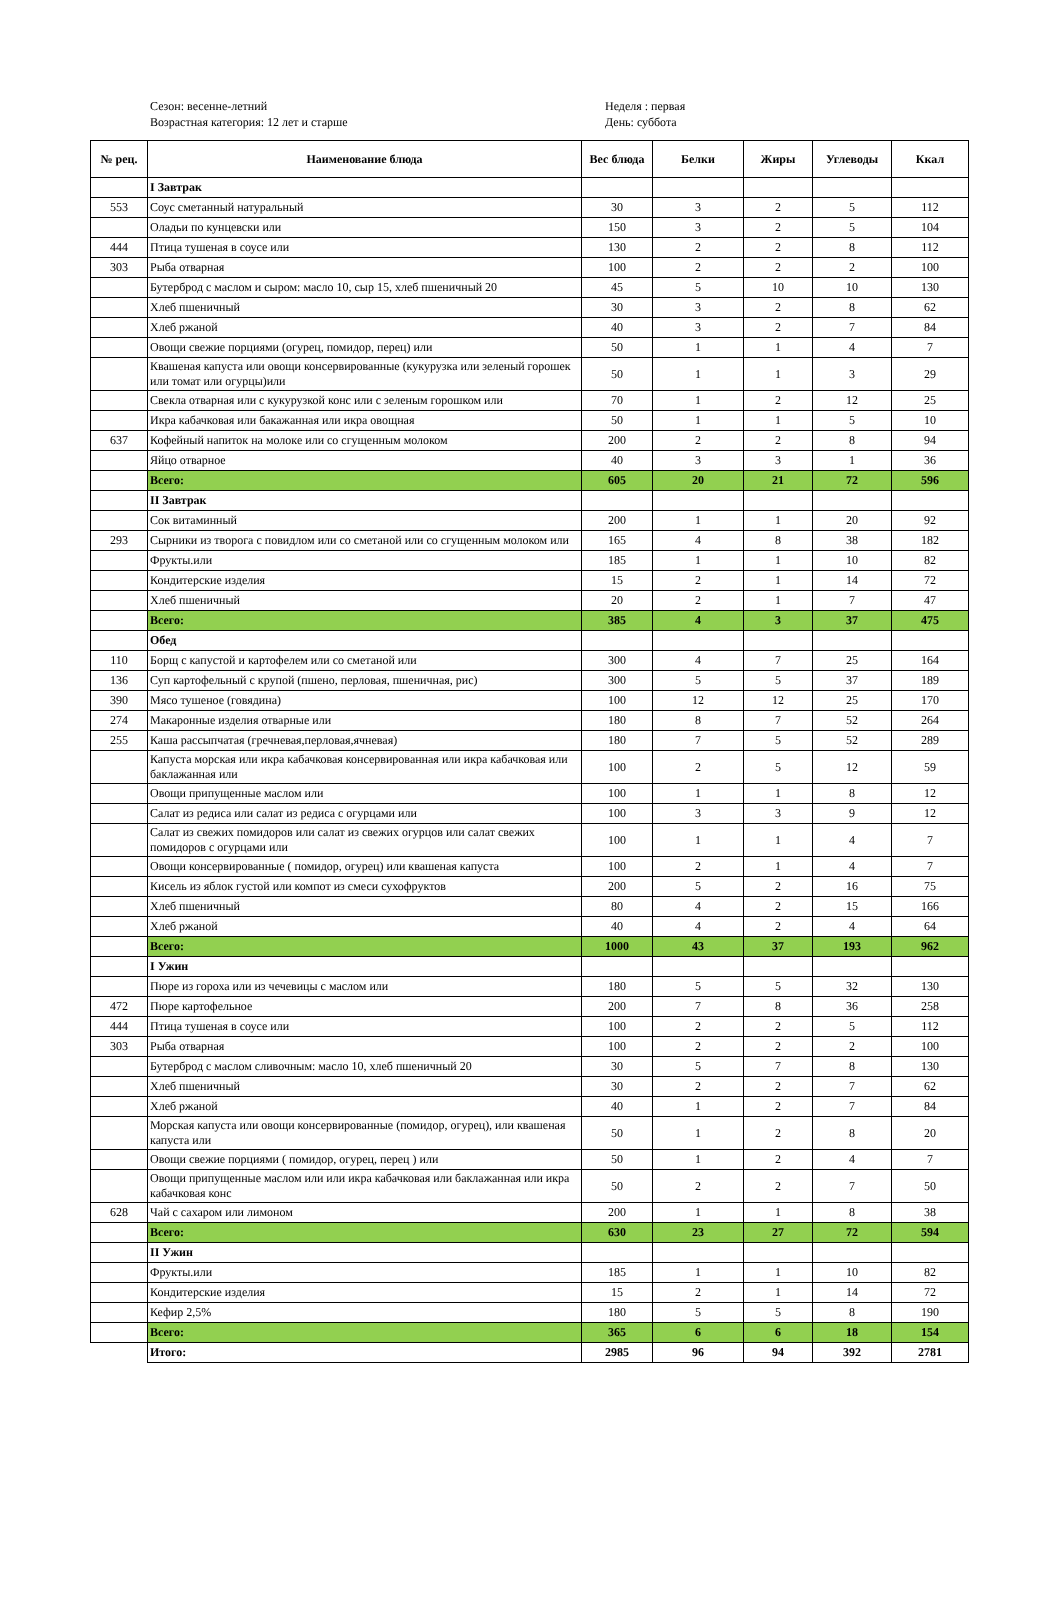Сезон: весенне-летний
Возрастная категория: 12 лет и старше
Неделя : первая
День: суббота
| № рец. | Наименование блюда | Вес блюда | Белки | Жиры | Углеводы | Ккал |
| --- | --- | --- | --- | --- | --- | --- |
| | I Завтрак | | | | | |
| 553 | Соус сметанный натуральный | 30 | 3 | 2 | 5 | 112 |
| | Оладьи по кунцевски или | 150 | 3 | 2 | 5 | 104 |
| 444 | Птица тушеная в соусе или | 130 | 2 | 2 | 8 | 112 |
| 303 | Рыба отварная | 100 | 2 | 2 | 2 | 100 |
| | Бутерброд с маслом и сыром: масло 10, сыр 15, хлеб пшеничный 20 | 45 | 5 | 10 | 10 | 130 |
| | Хлеб пшеничный | 30 | 3 | 2 | 8 | 62 |
| | Хлеб ржаной | 40 | 3 | 2 | 7 | 84 |
| | Овощи свежие порциями (огурец, помидор, перец) или | 50 | 1 | 1 | 4 | 7 |
| | Квашеная капуста или овощи консервированные (кукурузка или зеленый горошек или томат или огурцы)или | 50 | 1 | 1 | 3 | 29 |
| | Свекла отварная или с кукурузкой конс или с зеленым горошком или | 70 | 1 | 2 | 12 | 25 |
| | Икра кабачковая или бакажанная или икра овощная | 50 | 1 | 1 | 5 | 10 |
| 637 | Кофейный напиток на молоке или со сгущенным молоком | 200 | 2 | 2 | 8 | 94 |
| | Яйцо отварное | 40 | 3 | 3 | 1 | 36 |
| | Всего: | 605 | 20 | 21 | 72 | 596 |
| | II Завтрак | | | | | |
| | Сок витаминный | 200 | 1 | 1 | 20 | 92 |
| 293 | Сырники из творога с повидлом или со сметаной или со сгущенным молоком или | 165 | 4 | 8 | 38 | 182 |
| | Фрукты.или | 185 | 1 | 1 | 10 | 82 |
| | Кондитерские изделия | 15 | 2 | 1 | 14 | 72 |
| | Хлеб пшеничный | 20 | 2 | 1 | 7 | 47 |
| | Всего: | 385 | 4 | 3 | 37 | 475 |
| | Обед | | | | | |
| 110 | Борщ с капустой и картофелем или со сметаной или | 300 | 4 | 7 | 25 | 164 |
| 136 | Суп картофельный с крупой (пшено, перловая, пшеничная, рис) | 300 | 5 | 5 | 37 | 189 |
| 390 | Мясо тушеное (говядина) | 100 | 12 | 12 | 25 | 170 |
| 274 | Макаронные изделия отварные или | 180 | 8 | 7 | 52 | 264 |
| 255 | Каша рассыпчатая (гречневая,перловая,ячневая) | 180 | 7 | 5 | 52 | 289 |
| | Капуста морская или икра кабачковая консервированная или икра кабачковая или баклажанная или | 100 | 2 | 5 | 12 | 59 |
| | Овощи припущенные маслом или | 100 | 1 | 1 | 8 | 12 |
| | Салат из редиса или салат из редиса с огурцами или | 100 | 3 | 3 | 9 | 12 |
| | Салат из свежих помидоров или салат из свежих огурцов или салат свежих помидоров с огурцами или | 100 | 1 | 1 | 4 | 7 |
| | Овощи консервированные ( помидор, огурец) или квашеная капуста | 100 | 2 | 1 | 4 | 7 |
| | Кисель из яблок густой или компот из смеси сухофруктов | 200 | 5 | 2 | 16 | 75 |
| | Хлеб пшеничный | 80 | 4 | 2 | 15 | 166 |
| | Хлеб ржаной | 40 | 4 | 2 | 4 | 64 |
| | Всего: | 1000 | 43 | 37 | 193 | 962 |
| | I Ужин | | | | | |
| | Пюре из гороха или из чечевицы с маслом или | 180 | 5 | 5 | 32 | 130 |
| 472 | Пюре картофельное | 200 | 7 | 8 | 36 | 258 |
| 444 | Птица тушеная в соусе или | 100 | 2 | 2 | 5 | 112 |
| 303 | Рыба отварная | 100 | 2 | 2 | 2 | 100 |
| | Бутерброд с маслом сливочным: масло 10, хлеб пшеничный 20 | 30 | 5 | 7 | 8 | 130 |
| | Хлеб пшеничный | 30 | 2 | 2 | 7 | 62 |
| | Хлеб ржаной | 40 | 1 | 2 | 7 | 84 |
| | Морская капуста или овощи консервированные (помидор, огурец), или квашеная капуста или | 50 | 1 | 2 | 8 | 20 |
| | Овощи свежие порциями ( помидор, огурец, перец ) или | 50 | 1 | 2 | 4 | 7 |
| | Овощи припущенные маслом или или икра кабачковая или баклажанная или икра кабачковая конс | 50 | 2 | 2 | 7 | 50 |
| 628 | Чай с сахаром или лимоном | 200 | 1 | 1 | 8 | 38 |
| | Всего: | 630 | 23 | 27 | 72 | 594 |
| | II Ужин | | | | | |
| | Фрукты.или | 185 | 1 | 1 | 10 | 82 |
| | Кондитерские изделия | 15 | 2 | 1 | 14 | 72 |
| | Кефир 2,5% | 180 | 5 | 5 | 8 | 190 |
| | Всего: | 365 | 6 | 6 | 18 | 154 |
| | Итого: | 2985 | 96 | 94 | 392 | 2781 |